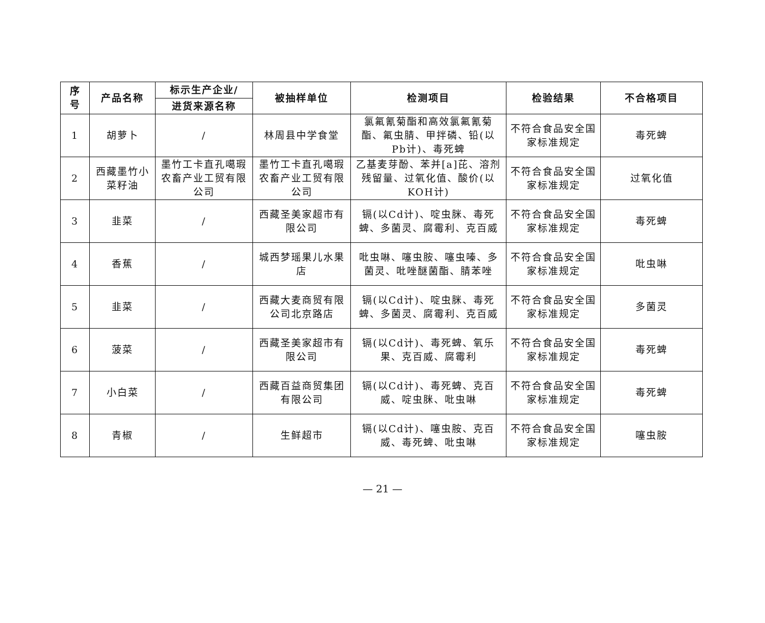| 序 号 | 产品名称 | 标示生产企业/ 进货来源名称 | 被抽样单位 | 检测项目 | 检验结果 | 不合格项目 |
| --- | --- | --- | --- | --- | --- | --- |
| 1 | 胡萝卜 | / | 林周县中学食堂 | 氯氟氰菊酯和高效氯氟氰菊酯、氟虫腈、甲拌磷、铅(以Pb计)、毒死蜱 | 不符合食品安全国家标准规定 | 毒死蜱 |
| 2 | 西藏墨竹小菜籽油 | 墨竹工卡直孔噶瑕农畜产业工贸有限公司 | 墨竹工卡直孔噶瑕农畜产业工贸有限公司 | 乙基麦芽酚、苯并[a]芘、溶剂残留量、过氧化值、酸价(以KOH计) | 不符合食品安全国家标准规定 | 过氧化值 |
| 3 | 韭菜 | / | 西藏圣美家超市有限公司 | 镉(以Cd计)、啶虫脒、毒死蜱、多菌灵、腐霉利、克百威 | 不符合食品安全国家标准规定 | 毒死蜱 |
| 4 | 香蕉 | / | 城西梦瑶果儿水果店 | 吡虫啉、噻虫胺、噻虫嗪、多菌灵、吡唑醚菌酯、腈苯唑 | 不符合食品安全国家标准规定 | 吡虫啉 |
| 5 | 韭菜 | / | 西藏大麦商贸有限公司北京路店 | 镉(以Cd计)、啶虫脒、毒死蜱、多菌灵、腐霉利、克百威 | 不符合食品安全国家标准规定 | 多菌灵 |
| 6 | 菠菜 | / | 西藏圣美家超市有限公司 | 镉(以Cd计)、毒死蜱、氧乐果、克百威、腐霉利 | 不符合食品安全国家标准规定 | 毒死蜱 |
| 7 | 小白菜 | / | 西藏百益商贸集团有限公司 | 镉(以Cd计)、毒死蜱、克百威、啶虫脒、吡虫啉 | 不符合食品安全国家标准规定 | 毒死蜱 |
| 8 | 青椒 | / | 生鲜超市 | 镉(以Cd计)、噻虫胺、克百威、毒死蜱、吡虫啉 | 不符合食品安全国家标准规定 | 噻虫胺 |
— 21 —